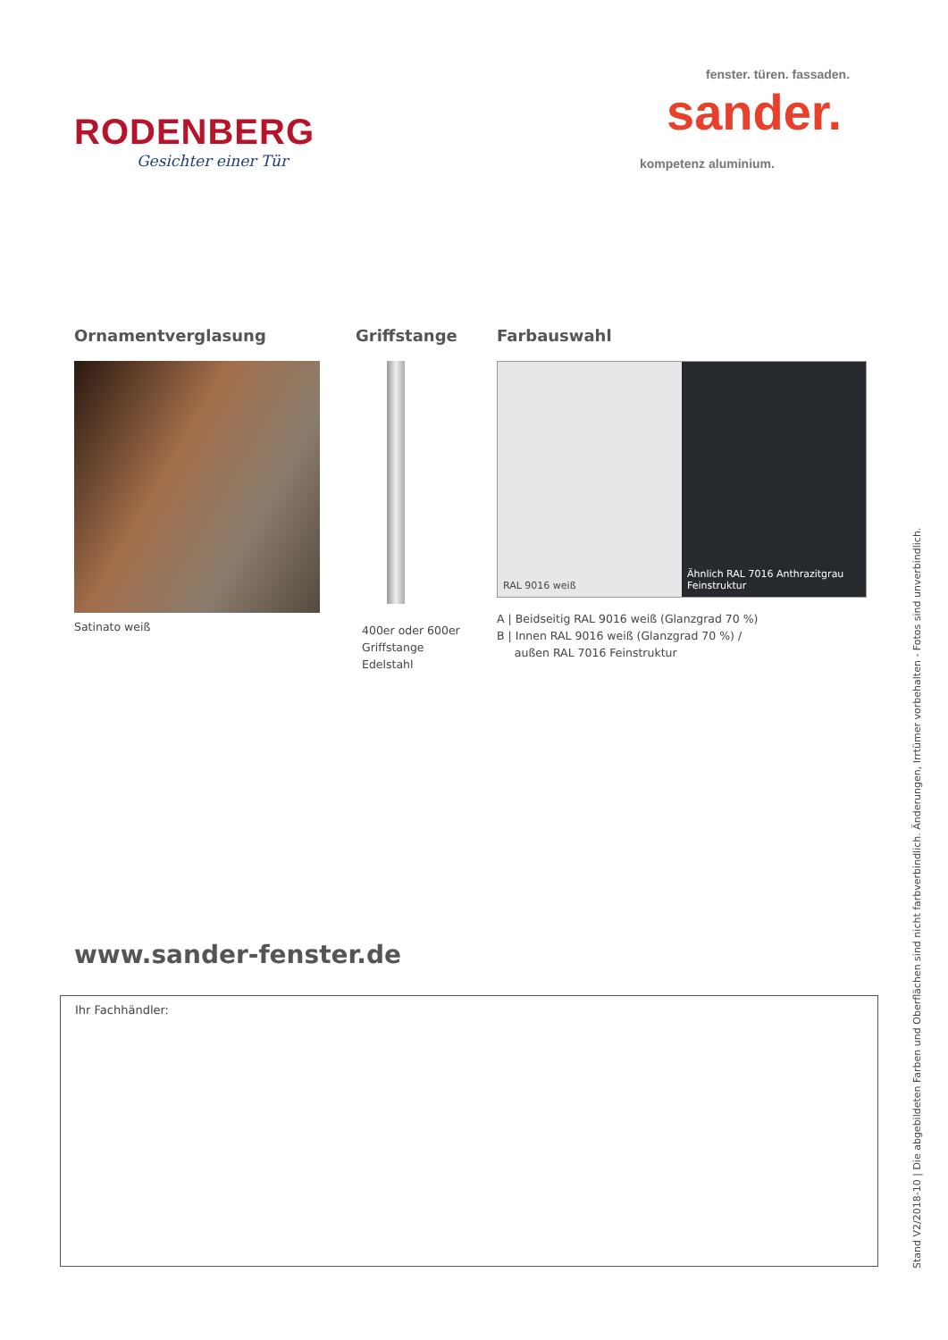RODENBERG
Gesichter einer Tür
fenster. türen. fassaden.
sander.
kompetenz aluminium.
Ornamentverglasung
Satinato weiß
Griffstange
400er oder 600er
Griffstange
Edelstahl
Farbauswahl
RAL 9016 weiß Ähnlich RAL 7016 Anthrazitgrau
Feinstruktur
A | Beidseitig RAL 9016 weiß (Glanzgrad 70 %)
B | Innen RAL 9016 weiß (Glanzgrad 70 %) /
außen RAL 7016 Feinstruktur
www.sander-fenster.de
Ihr Fachhändler:
Stand V2/2018-10 | Die abgebildeten Farben und Oberflächen sind nicht farbverbindlich. Änderungen, Irrtümer vorbehalten - Fotos sind unverbindlich.